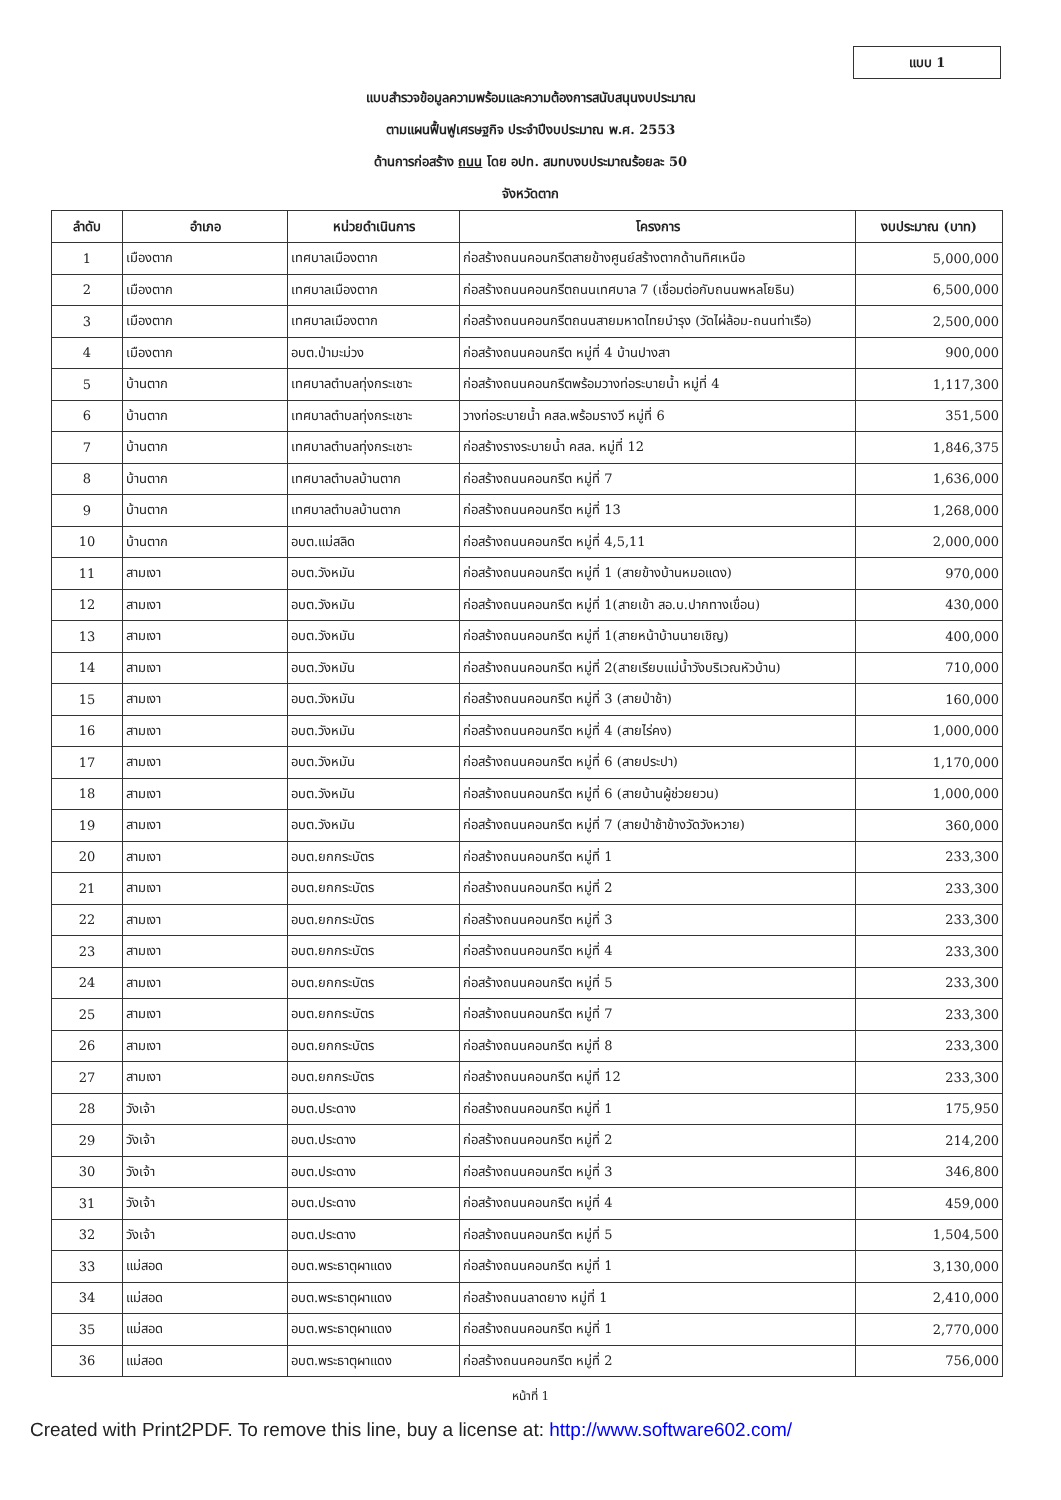แบบ 1
แบบสำรวจข้อมูลความพร้อมและความต้องการสนับสนุนงบประมาณ
ตามแผนฟื้นฟูเศรษฐกิจ ประจำปีงบประมาณ พ.ศ. 2553
ด้านการก่อสร้าง ถนน โดย อปท. สมทบงบประมาณร้อยละ 50
จังหวัดตาก
| ลำดับ | อำเภอ | หน่วยดำเนินการ | โครงการ | งบประมาณ (บาท) |
| --- | --- | --- | --- | --- |
| 1 | เมืองตาก | เทศบาลเมืองตาก | ก่อสร้างถนนคอนกรีตสายข้างศูนย์สร้างตากด้านทิศเหนือ | 5,000,000 |
| 2 | เมืองตาก | เทศบาลเมืองตาก | ก่อสร้างถนนคอนกรีตถนนเทศบาล 7 (เชื่อมต่อกับถนนพหลโยธิน) | 6,500,000 |
| 3 | เมืองตาก | เทศบาลเมืองตาก | ก่อสร้างถนนคอนกรีตถนนสายมหาดไทยบำรุง (วัดไผ่ล้อม-ถนนท่าเรือ) | 2,500,000 |
| 4 | เมืองตาก | อบต.ป่ามะม่วง | ก่อสร้างถนนคอนกรีต หมู่ที่ 4 บ้านปางสา | 900,000 |
| 5 | บ้านตาก | เทศบาลตำบลทุ่งกระเชาะ | ก่อสร้างถนนคอนกรีตพร้อมวางท่อระบายน้ำ หมู่ที่ 4 | 1,117,300 |
| 6 | บ้านตาก | เทศบาลตำบลทุ่งกระเชาะ | วางท่อระบายน้ำ คสล.พร้อมรางวี หมู่ที่ 6 | 351,500 |
| 7 | บ้านตาก | เทศบาลตำบลทุ่งกระเชาะ | ก่อสร้างรางระบายน้ำ คสล. หมู่ที่ 12 | 1,846,375 |
| 8 | บ้านตาก | เทศบาลตำบลบ้านตาก | ก่อสร้างถนนคอนกรีต หมู่ที่ 7 | 1,636,000 |
| 9 | บ้านตาก | เทศบาลตำบลบ้านตาก | ก่อสร้างถนนคอนกรีต หมู่ที่ 13 | 1,268,000 |
| 10 | บ้านตาก | อบต.แม่สลิด | ก่อสร้างถนนคอนกรีต หมู่ที่ 4,5,11 | 2,000,000 |
| 11 | สามเงา | อบต.วังหมัน | ก่อสร้างถนนคอนกรีต หมู่ที่ 1 (สายข้างบ้านหมอแดง) | 970,000 |
| 12 | สามเงา | อบต.วังหมัน | ก่อสร้างถนนคอนกรีต หมู่ที่ 1(สายเข้า สอ.บ.ปากทางเขื่อน) | 430,000 |
| 13 | สามเงา | อบต.วังหมัน | ก่อสร้างถนนคอนกรีต หมู่ที่ 1(สายหน้าบ้านนายเชิญ) | 400,000 |
| 14 | สามเงา | อบต.วังหมัน | ก่อสร้างถนนคอนกรีต หมู่ที่ 2(สายเรียบแม่น้ำวังบริเวณหัวบ้าน) | 710,000 |
| 15 | สามเงา | อบต.วังหมัน | ก่อสร้างถนนคอนกรีต หมู่ที่ 3 (สายป่าช้า) | 160,000 |
| 16 | สามเงา | อบต.วังหมัน | ก่อสร้างถนนคอนกรีต หมู่ที่ 4 (สายไร่คง) | 1,000,000 |
| 17 | สามเงา | อบต.วังหมัน | ก่อสร้างถนนคอนกรีต หมู่ที่ 6 (สายประปา) | 1,170,000 |
| 18 | สามเงา | อบต.วังหมัน | ก่อสร้างถนนคอนกรีต หมู่ที่ 6 (สายบ้านผู้ช่วยยวน) | 1,000,000 |
| 19 | สามเงา | อบต.วังหมัน | ก่อสร้างถนนคอนกรีต หมู่ที่ 7 (สายป่าช้าข้างวัดวังหวาย) | 360,000 |
| 20 | สามเงา | อบต.ยกกระบัตร | ก่อสร้างถนนคอนกรีต หมู่ที่ 1 | 233,300 |
| 21 | สามเงา | อบต.ยกกระบัตร | ก่อสร้างถนนคอนกรีต หมู่ที่ 2 | 233,300 |
| 22 | สามเงา | อบต.ยกกระบัตร | ก่อสร้างถนนคอนกรีต หมู่ที่ 3 | 233,300 |
| 23 | สามเงา | อบต.ยกกระบัตร | ก่อสร้างถนนคอนกรีต หมู่ที่ 4 | 233,300 |
| 24 | สามเงา | อบต.ยกกระบัตร | ก่อสร้างถนนคอนกรีต หมู่ที่ 5 | 233,300 |
| 25 | สามเงา | อบต.ยกกระบัตร | ก่อสร้างถนนคอนกรีต หมู่ที่ 7 | 233,300 |
| 26 | สามเงา | อบต.ยกกระบัตร | ก่อสร้างถนนคอนกรีต หมู่ที่ 8 | 233,300 |
| 27 | สามเงา | อบต.ยกกระบัตร | ก่อสร้างถนนคอนกรีต หมู่ที่ 12 | 233,300 |
| 28 | วังเจ้า | อบต.ประดาง | ก่อสร้างถนนคอนกรีต หมู่ที่ 1 | 175,950 |
| 29 | วังเจ้า | อบต.ประดาง | ก่อสร้างถนนคอนกรีต หมู่ที่ 2 | 214,200 |
| 30 | วังเจ้า | อบต.ประดาง | ก่อสร้างถนนคอนกรีต หมู่ที่ 3 | 346,800 |
| 31 | วังเจ้า | อบต.ประดาง | ก่อสร้างถนนคอนกรีต หมู่ที่ 4 | 459,000 |
| 32 | วังเจ้า | อบต.ประดาง | ก่อสร้างถนนคอนกรีต หมู่ที่ 5 | 1,504,500 |
| 33 | แม่สอด | อบต.พระธาตุผาแดง | ก่อสร้างถนนคอนกรีต หมู่ที่ 1 | 3,130,000 |
| 34 | แม่สอด | อบต.พระธาตุผาแดง | ก่อสร้างถนนลาดยาง หมู่ที่ 1 | 2,410,000 |
| 35 | แม่สอด | อบต.พระธาตุผาแดง | ก่อสร้างถนนคอนกรีต หมู่ที่ 1 | 2,770,000 |
| 36 | แม่สอด | อบต.พระธาตุผาแดง | ก่อสร้างถนนคอนกรีต หมู่ที่ 2 | 756,000 |
หน้าที่ 1
Created with Print2PDF. To remove this line, buy a license at: http://www.software602.com/